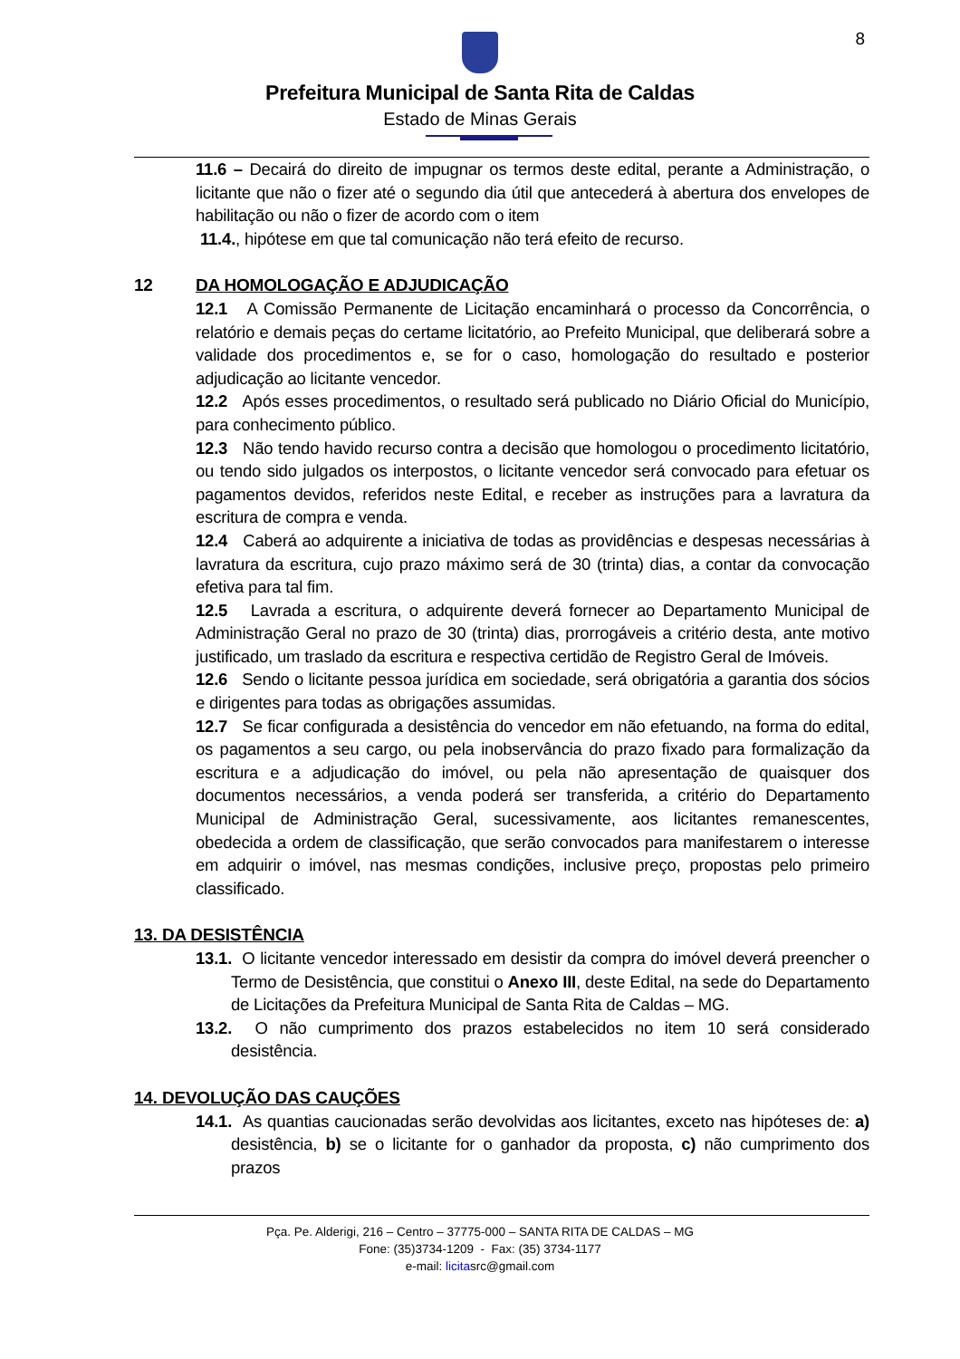8
Prefeitura Municipal de Santa Rita de Caldas
Estado de Minas Gerais
11.6 – Decairá do direito de impugnar os termos deste edital, perante a Administração, o licitante que não o fizer até o segundo dia útil que antecederá à abertura dos envelopes de habilitação ou não o fizer de acordo com o item
11.4., hipótese em que tal comunicação não terá efeito de recurso.
12 DA HOMOLOGAÇÃO E ADJUDICAÇÃO
12.1 A Comissão Permanente de Licitação encaminhará o processo da Concorrência, o relatório e demais peças do certame licitatório, ao Prefeito Municipal, que deliberará sobre a validade dos procedimentos e, se for o caso, homologação do resultado e posterior adjudicação ao licitante vencedor.
12.2 Após esses procedimentos, o resultado será publicado no Diário Oficial do Município, para conhecimento público.
12.3 Não tendo havido recurso contra a decisão que homologou o procedimento licitatório, ou tendo sido julgados os interpostos, o licitante vencedor será convocado para efetuar os pagamentos devidos, referidos neste Edital, e receber as instruções para a lavratura da escritura de compra e venda.
12.4 Caberá ao adquirente a iniciativa de todas as providências e despesas necessárias à lavratura da escritura, cujo prazo máximo será de 30 (trinta) dias, a contar da convocação efetiva para tal fim.
12.5 Lavrada a escritura, o adquirente deverá fornecer ao Departamento Municipal de Administração Geral no prazo de 30 (trinta) dias, prorrogáveis a critério desta, ante motivo justificado, um traslado da escritura e respectiva certidão de Registro Geral de Imóveis.
12.6 Sendo o licitante pessoa jurídica em sociedade, será obrigatória a garantia dos sócios e dirigentes para todas as obrigações assumidas.
12.7 Se ficar configurada a desistência do vencedor em não efetuando, na forma do edital, os pagamentos a seu cargo, ou pela inobservância do prazo fixado para formalização da escritura e a adjudicação do imóvel, ou pela não apresentação de quaisquer dos documentos necessários, a venda poderá ser transferida, a critério do Departamento Municipal de Administração Geral, sucessivamente, aos licitantes remanescentes, obedecida a ordem de classificação, que serão convocados para manifestarem o interesse em adquirir o imóvel, nas mesmas condições, inclusive preço, propostas pelo primeiro classificado.
13. DA DESISTÊNCIA
13.1. O licitante vencedor interessado em desistir da compra do imóvel deverá preencher o Termo de Desistência, que constitui o Anexo III, deste Edital, na sede do Departamento de Licitações da Prefeitura Municipal de Santa Rita de Caldas – MG.
13.2. O não cumprimento dos prazos estabelecidos no item 10 será considerado desistência.
14. DEVOLUÇÃO DAS CAUÇÕES
14.1. As quantias caucionadas serão devolvidas aos licitantes, exceto nas hipóteses de: a) desistência, b) se o licitante for o ganhador da proposta, c) não cumprimento dos prazos
Pça. Pe. Alderigi, 216 – Centro – 37775-000 – SANTA RITA DE CALDAS – MG
Fone: (35)3734-1209 - Fax: (35) 3734-1177
e-mail: licitasrc@gmail.com